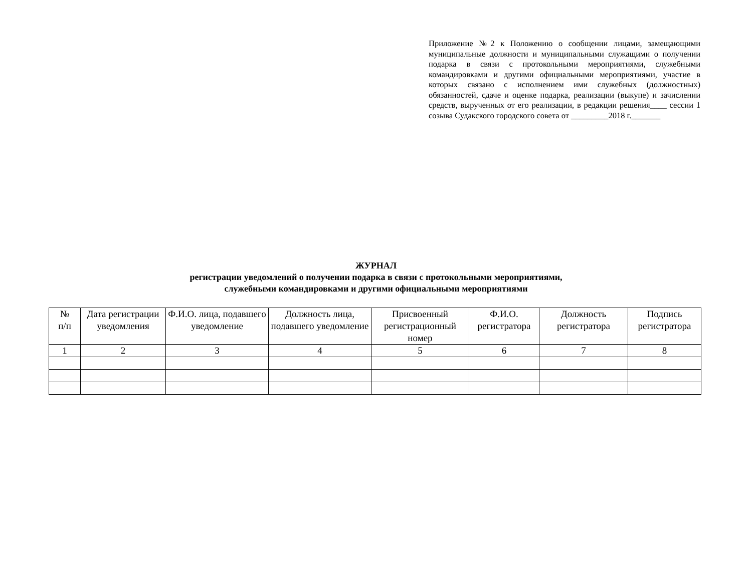Приложение №2 к Положению о сообщении лицами, замещающими муниципальные должности и муниципальными служащими о получении подарка в связи с протокольными мероприятиями, служебными командировками и другими официальными мероприятиями, участие в которых связано с исполнением ими служебных (должностных) обязанностей, сдаче и оценке подарка, реализации (выкупе) и зачислении средств, вырученных от его реализации, в редакции решения____ сессии 1 созыва Судакского городского совета от _________2018 г._______
ЖУРНАЛ
регистрации уведомлений о получении подарка в связи с протокольными мероприятиями,
служебными командировками и другими официальными мероприятиями
| № п/п | Дата регистрации уведомления | Ф.И.О. лица, подавшего уведомление | Должность лица, подавшего уведомление | Присвоенный регистрационный номер | Ф.И.О. регистратора | Должность регистратора | Подпись регистратора |
| --- | --- | --- | --- | --- | --- | --- | --- |
| 1 | 2 | 3 | 4 | 5 | 6 | 7 | 8 |